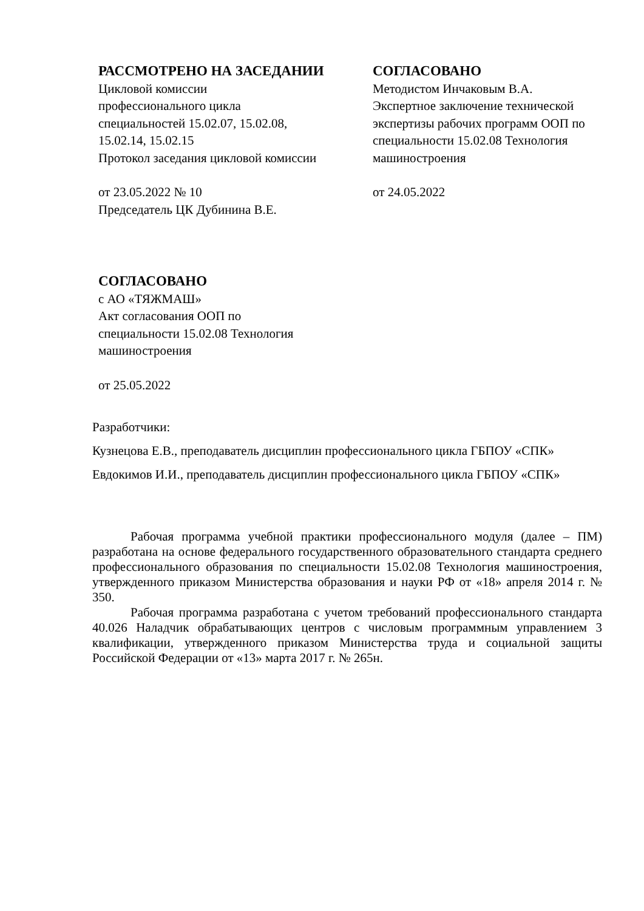РАССМОТРЕНО НА ЗАСЕДАНИИ
Цикловой комиссии
профессионального цикла
специальностей 15.02.07, 15.02.08,
15.02.14, 15.02.15
Протокол заседания цикловой комиссии
от 23.05.2022 № 10
Председатель ЦК Дубинина В.Е.
СОГЛАСОВАНО
Методистом Инчаковым В.А.
Экспертное заключение технической экспертизы рабочих программ ООП по специальности 15.02.08 Технология машиностроения
от 24.05.2022
СОГЛАСОВАНО
с АО «ТЯЖМАШ»
Акт согласования ООП по
специальности 15.02.08 Технология
машиностроения
от 25.05.2022
Разработчики:
Кузнецова Е.В., преподаватель дисциплин профессионального цикла ГБПОУ «СПК»
Евдокимов И.И., преподаватель дисциплин профессионального цикла ГБПОУ «СПК»
Рабочая программа учебной практики профессионального модуля (далее – ПМ) разработана на основе федерального государственного образовательного стандарта среднего профессионального образования по специальности 15.02.08 Технология машиностроения, утвержденного приказом Министерства образования и науки РФ от «18» апреля 2014 г. № 350.
Рабочая программа разработана с учетом требований профессионального стандарта 40.026 Наладчик обрабатывающих центров с числовым программным управлением 3 квалификации, утвержденного приказом Министерства труда и социальной защиты Российской Федерации от «13» марта 2017 г. № 265н.